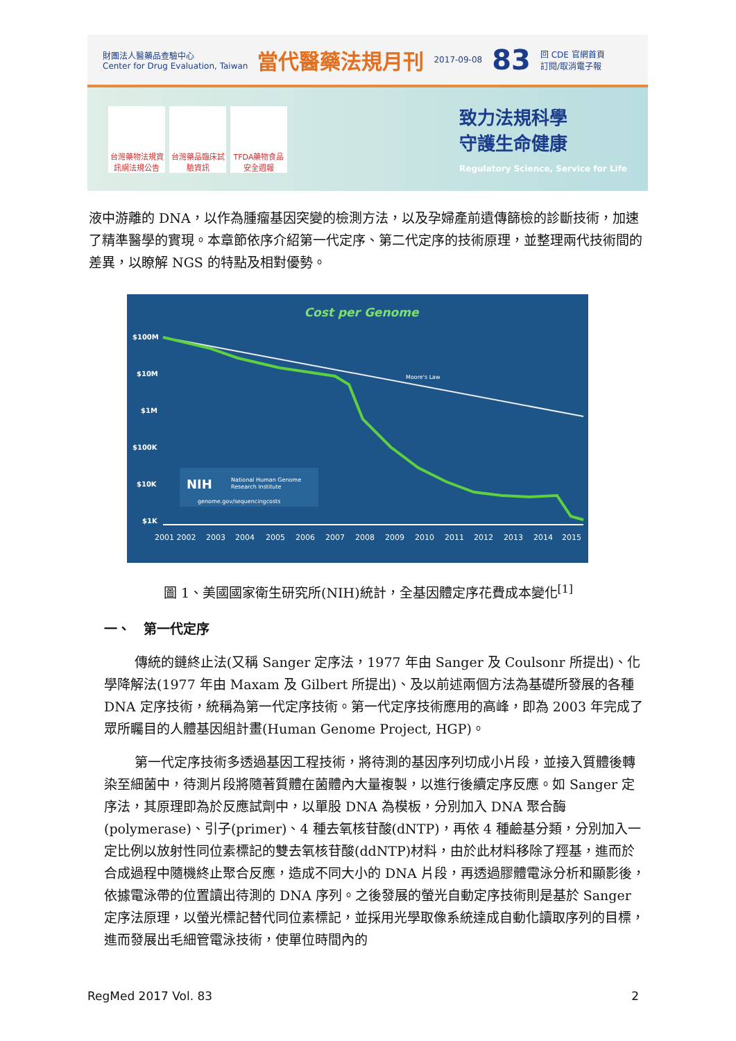財團法人醫藥品查驗中心
Center for Drug Evaluation, Taiwan
當代醫藥法規月刊
2017-09-08
83
回 CDE 官網首頁
訂閱/取消電子報
台灣藥物法規資訊網法規公告
台灣藥品臨床試驗資訊
TFDA藥物食品安全週報
致力法規科學
守護生命健康
Regulatory Science, Service for Life
液中游離的 DNA，以作為腫瘤基因突變的檢測方法，以及孕婦產前遺傳篩檢的診斷技術，加速了精準醫學的實現。本章節依序介紹第一代定序、第二代定序的技術原理，並整理兩代技術間的差異，以瞭解 NGS 的特點及相對優勢。
Cost per Genome
$100M
$10M
$1M
$100K
$10K
$1K
Moore's Law
NIH
National Human Genome
Research Institute
genome.gov/sequencingcosts
2001 2002
2003
2004
2005
2006
2007
2008
2009
2010
2011
2012
2013
2014
2015
圖 1、美國國家衛生研究所(NIH)統計，全基因體定序花費成本變化<sup>[1]</sup>
一、　第一代定序
傳統的鏈終止法(又稱 Sanger 定序法，1977 年由 Sanger 及 Coulsonr 所提出)、化學降解法(1977 年由 Maxam 及 Gilbert 所提出)、及以前述兩個方法為基礎所發展的各種 DNA 定序技術，統稱為第一代定序技術。第一代定序技術應用的高峰，即為 2003 年完成了眾所矚目的人體基因組計畫(Human Genome Project, HGP)。
第一代定序技術多透過基因工程技術，將待測的基因序列切成小片段，並接入質體後轉染至細菌中，待測片段將隨著質體在菌體內大量複製，以進行後續定序反應。如 Sanger 定序法，其原理即為於反應試劑中，以單股 DNA 為模板，分別加入 DNA 聚合酶(polymerase)、引子(primer)、4 種去氧核苷酸(dNTP)，再依 4 種鹼基分類，分別加入一定比例以放射性同位素標記的雙去氧核苷酸(ddNTP)材料，由於此材料移除了羥基，進而於合成過程中隨機終止聚合反應，造成不同大小的 DNA 片段，再透過膠體電泳分析和顯影後，依據電泳帶的位置讀出待測的 DNA 序列。之後發展的螢光自動定序技術則是基於 Sanger 定序法原理，以螢光標記替代同位素標記，並採用光學取像系統達成自動化讀取序列的目標，進而發展出毛細管電泳技術，使單位時間內的
RegMed 2017 Vol. 83 2